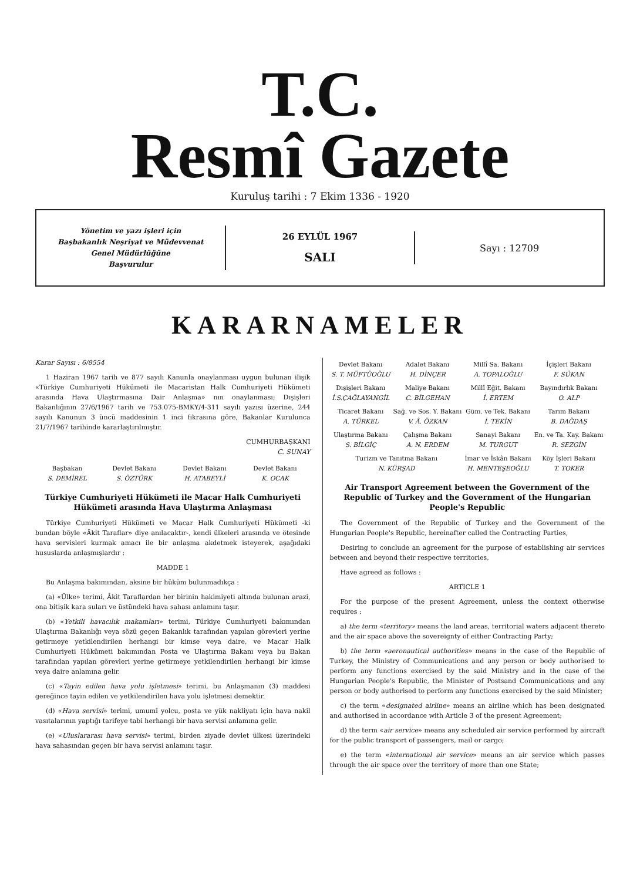T.C.
Resmî Gazete
Kuruluş tarihi : 7 Ekim 1336 - 1920
Yönetim ve yazı işleri için
Başbakanlık Neşriyat ve Müdevvenat
Genel Müdürlüğüne
Başvurulur
26 EYLÜL 1967
SALI
Sayı : 12709
KARARNAMELER
Karar Sayısı : 6/8554
1 Haziran 1967 tarih ve 877 sayılı Kanunla onaylanması uygun bulunan ilişik «Türkiye Cumhuriyeti Hükümeti ile Macaristan Halk Cumhuriyeti Hükümeti arasında Hava Ulaştırmasına Dair Anlaşma» nın onaylanması; Dışişleri Bakanlığının 27/6/1967 tarih ve 753.075-BMKY/4-311 sayılı yazısı üzerine, 244 sayılı Kanunun 3 üncü maddesinin 1 inci fıkrasına göre, Bakanlar Kurulunca 21/7/1967 tarihinde kararlaştırılmıştır.
CUMHURBAŞKANI
C. SUNAY
| Başbakan S. DEMİREL | Devlet Bakanı S. ÖZTÜRK | Devlet Bakanı H. ATABEYLİ | Devlet Bakanı K. OCAK |
Türkiye Cumhuriyeti Hükümeti ile Macar Halk Cumhuriyeti Hükümeti arasında Hava Ulaştırma Anlaşması
Türkiye Cumhuriyeti Hükümeti ve Macar Halk Cumhuriyeti Hükümeti -ki bundan böyle «Âkit Taraflar» diye anılacaktır-, kendi ülkeleri arasında ve ötesinde hava servisleri kurmak amacı ile bir anlaşma akdetmek isteyerek, aşağıdaki hususlarda anlaşmışlardır :
MADDE 1
Bu Anlaşma bakımından, aksine bir hüküm bulunmadıkça :
(a) «Ülke» terimi, Âkit Taraflardan her birinin hakimiyeti altında bulunan arazi, ona bitişik kara suları ve üstündeki hava sahası anlamını taşır.
(b) «Yetkili havacılık makamları» terimi, Türkiye Cumhuriyeti bakımından Ulaştırma Bakanlığı veya sözü geçen Bakanlık tarafından yapılan görevleri yerine getirmeye yetkilendirilen herhangi bir kimse veya daire, ve Macar Halk Cumhuriyeti Hükümeti bakımından Posta ve Ulaştırma Bakanı veya bu Bakan tarafından yapılan görevleri yerine getirmeye yetkilendirilen herhangi bir kimse veya daire anlamına gelir.
(c) «Tayin edilen hava yolu işletmesi» terimi, bu Anlaşmanın (3) maddesi gereğince tayin edilen ve yetkilendirilen hava yolu işletmesi demektir.
(d) «Hava servisi» terimi, umumî yolcu, posta ve yük nakliyatı için hava nakil vasıtalarının yaptığı tarifeye tabi herhangi bir hava servisi anlamına gelir.
(e) «Uluslararası hava servisi» terimi, birden ziyade devlet ülkesi üzerindeki hava sahasından geçen bir hava servisi anlamını taşır.
| Devlet Bakanı S. T. MÜFTÜOĞLU | Adalet Bakanı H. DİNÇER | Millî Sa. Bakanı A. TOPALOĞLU | İçişleri Bakanı F. SÜKAN |
| Dışişleri Bakanı İ.S.ÇAĞLAYANGİL | Maliye Bakanı C. BİLGEHAN | Millî Eğit. Bakanı İ. ERTEM | Bayındırlık Bakanı O. ALP |
| Ticaret Bakanı A. TÜRKEL | Sağ. ve Sos. Y. Bakanı V. Â. ÖZKAN | Güm. ve Tek. Bakanı İ. TEKİN | Tarım Bakanı B. DAĞDAŞ |
| Ulaştırma Bakanı S. BİLGİÇ | Çalışma Bakanı A. N. ERDEM | Sanayi Bakanı M. TURGUT | En. ve Ta. Kay. Bakanı R. SEZGİN |
| Turizm ve Tanıtma Bakanı N. KÜRŞAD | | İmar ve İskân Bakanı H. MENTEŞEOĞLU | Köy İşleri Bakanı T. TOKER |
Air Transport Agreement between the Government of the Republic of Turkey and the Government of the Hungarian People's Republic
The Government of the Republic of Turkey and the Government of the Hungarian People's Republic, hereinafter called the Contracting Parties,
Desiring to conclude an agreement for the purpose of establishing air services between and beyond their respective territories,
Have agreed as follows :
ARTICLE 1
For the purpose of the present Agreement, unless the context otherwise requires :
a) the term «territory» means the land areas, territorial waters adjacent thereto and the air space above the sovereignty of either Contracting Party;
b) the term «aeronautical authorities» means in the case of the Republic of Turkey, the Ministry of Communications and any person or body authorised to perform any functions exercised by the said Ministry and in the case of the Hungarian People's Republic, the Minister of Postsand Communications and any person or body authorised to perform any functions exercised by the said Minister;
c) the term «designated airline» means an airline which has been designated and authorised in accordance with Article 3 of the present Agreement;
d) the term «air service» means any scheduled air service performed by aircraft for the public transport of passengers, mail or cargo;
e) the term «international air service» means an air service which passes through the air space over the territory of more than one State;